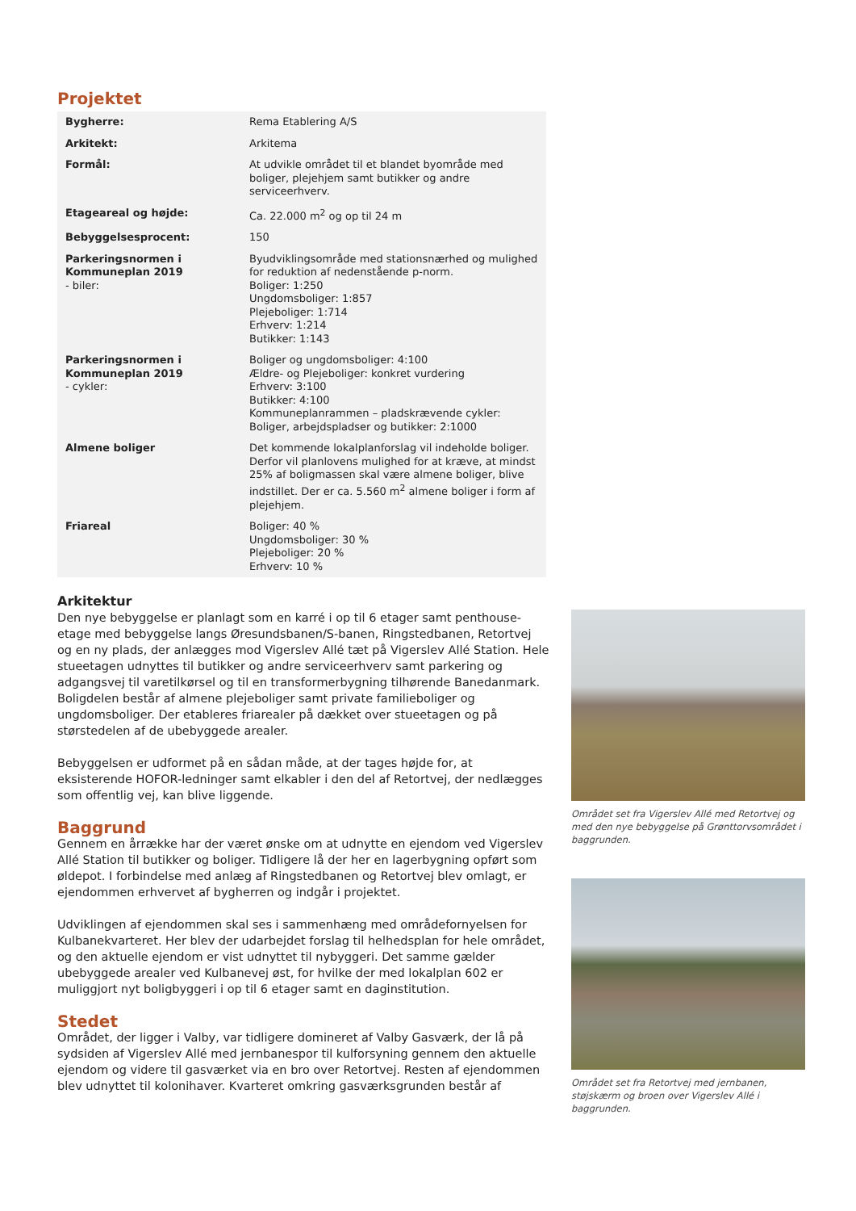Projektet
| Bygherre: | Rema Etablering A/S |
| Arkitekt: | Arkitema |
| Formål: | At udvikle området til et blandet byområde med boliger, plejehjem samt butikker og andre serviceerhverv. |
| Etageareal og højde: | Ca. 22.000 m<sup>2</sup> og op til 24 m |
| Bebyggelsesprocent: | 150 |
| Parkeringsnormen i Kommuneplan 2019 - biler: | Byudviklingsområde med stationsnærhed og mulighed for reduktion af nedenstående p-norm. Boliger: 1:250 Ungdomsboliger: 1:857 Plejeboliger: 1:714 Erhverv: 1:214 Butikker: 1:143 |
| Parkeringsnormen i Kommuneplan 2019 - cykler: | Boliger og ungdomsboliger: 4:100 Ældre- og Plejeboliger: konkret vurdering Erhverv: 3:100 Butikker: 4:100 Kommuneplanrammen – pladskrævende cykler: Boliger, arbejdspladser og butikker: 2:1000 |
| Almene boliger | Det kommende lokalplanforslag vil indeholde boliger. Derfor vil planlovens mulighed for at kræve, at mindst 25% af boligmassen skal være almene boliger, blive indstillet. Der er ca. 5.560 m<sup>2</sup> almene boliger i form af plejehjem. |
| Friareal | Boliger: 40 % Ungdomsboliger: 30 % Plejeboliger: 20 % Erhverv: 10 % |
Arkitektur
Den nye bebyggelse er planlagt som en karré i op til 6 etager samt penthouse-etage med bebyggelse langs Øresundsbanen/S-banen, Ringstedbanen, Retortvej og en ny plads, der anlægges mod Vigerslev Allé tæt på Vigerslev Allé Station. Hele stueetagen udnyttes til butikker og andre serviceerhverv samt parkering og adgangsvej til varetilkørsel og til en transformerbygning tilhørende Banedanmark. Boligdelen består af almene plejeboliger samt private familieboliger og ungdomsboliger. Der etableres friarealer på dækket over stueetagen og på størstedelen af de ubebyggede arealer.
Bebyggelsen er udformet på en sådan måde, at der tages højde for, at eksisterende HOFOR-ledninger samt elkabler i den del af Retortvej, der nedlægges som offentlig vej, kan blive liggende.
Baggrund
Gennem en årrække har der været ønske om at udnytte en ejendom ved Vigerslev Allé Station til butikker og boliger. Tidligere lå der her en lagerbygning opført som øldepot. I forbindelse med anlæg af Ringstedbanen og Retortvej blev omlagt, er ejendommen erhvervet af bygherren og indgår i projektet.
Udviklingen af ejendommen skal ses i sammenhæng med områdefornyelsen for Kulbanekvarteret. Her blev der udarbejdet forslag til helhedsplan for hele området, og den aktuelle ejendom er vist udnyttet til nybyggeri. Det samme gælder ubebyggede arealer ved Kulbanevej øst, for hvilke der med lokalplan 602 er muliggjort nyt boligbyggeri i op til 6 etager samt en daginstitution.
Stedet
Området, der ligger i Valby, var tidligere domineret af Valby Gasværk, der lå på sydsiden af Vigerslev Allé med jernbanespor til kulforsyning gennem den aktuelle ejendom og videre til gasværket via en bro over Retortvej. Resten af ejendommen blev udnyttet til kolonihaver. Kvarteret omkring gasværksgrunden består af
Området set fra Vigerslev Allé med Retortvej og med den nye bebyggelse på Grønttorvsområdet i baggrunden.
Området set fra Retortvej med jernbanen, støjskærm og broen over Vigerslev Allé i baggrunden.